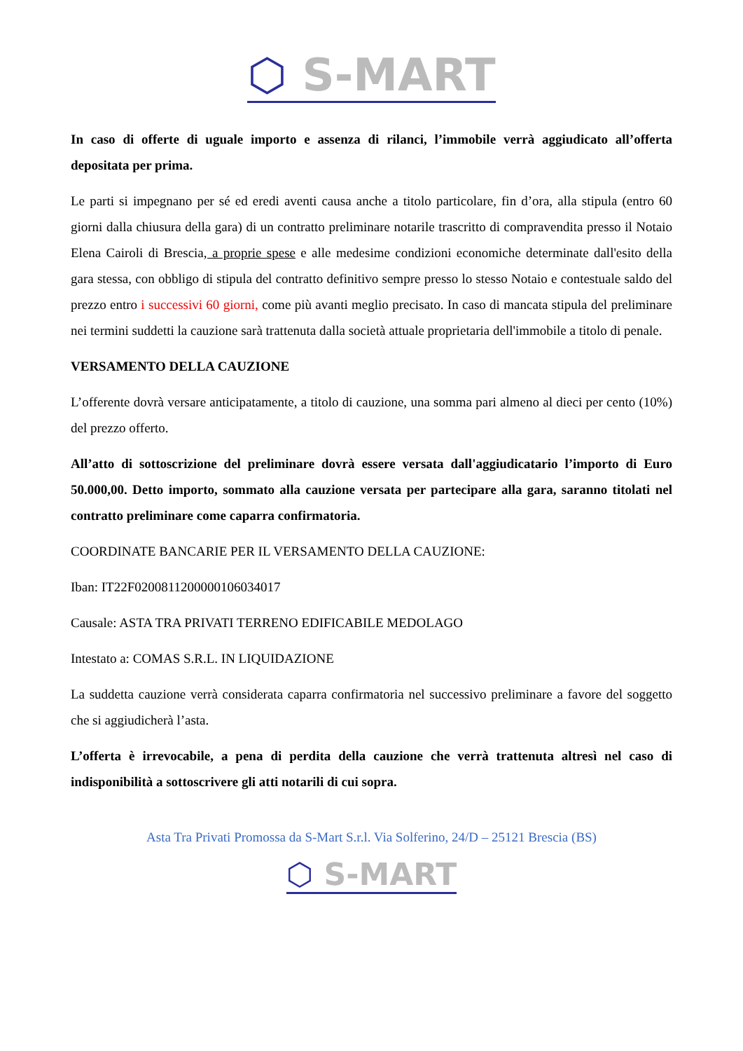⬡ S-MART
In caso di offerte di uguale importo e assenza di rilanci, l’immobile verrà aggiudicato all’offerta depositata per prima.
Le parti si impegnano per sé ed eredi aventi causa anche a titolo particolare, fin d’ora, alla stipula (entro 60 giorni dalla chiusura della gara) di un contratto preliminare notarile trascritto di compravendita presso il Notaio Elena Cairoli di Brescia, a proprie spese e alle medesime condizioni economiche determinate dall'esito della gara stessa, con obbligo di stipula del contratto definitivo sempre presso lo stesso Notaio e contestuale saldo del prezzo entro i successivi 60 giorni, come più avanti meglio precisato. In caso di mancata stipula del preliminare nei termini suddetti la cauzione sarà trattenuta dalla società attuale proprietaria dell'immobile a titolo di penale.
VERSAMENTO DELLA CAUZIONE
L’offerente dovrà versare anticipatamente, a titolo di cauzione, una somma pari almeno al dieci per cento (10%) del prezzo offerto.
All’atto di sottoscrizione del preliminare dovrà essere versata dall'aggiudicatario l’importo di Euro 50.000,00. Detto importo, sommato alla cauzione versata per partecipare alla gara, saranno titolati nel contratto preliminare come caparra confirmatoria.
COORDINATE BANCARIE PER IL VERSAMENTO DELLA CAUZIONE:
Iban: IT22F0200811200000106034017
Causale: ASTA TRA PRIVATI TERRENO EDIFICABILE MEDOLAGO
Intestato a: COMAS S.R.L. IN LIQUIDAZIONE
La suddetta cauzione verrà considerata caparra confirmatoria nel successivo preliminare a favore del soggetto che si aggiudicherà l’asta.
L’offerta è irrevocabile, a pena di perdita della cauzione che verrà trattenuta altresì nel caso di indisponibilità a sottoscrivere gli atti notarili di cui sopra.
Asta Tra Privati Promossa da S-Mart S.r.l. Via Solferino, 24/D – 25121 Brescia (BS)
⬡ S-MART